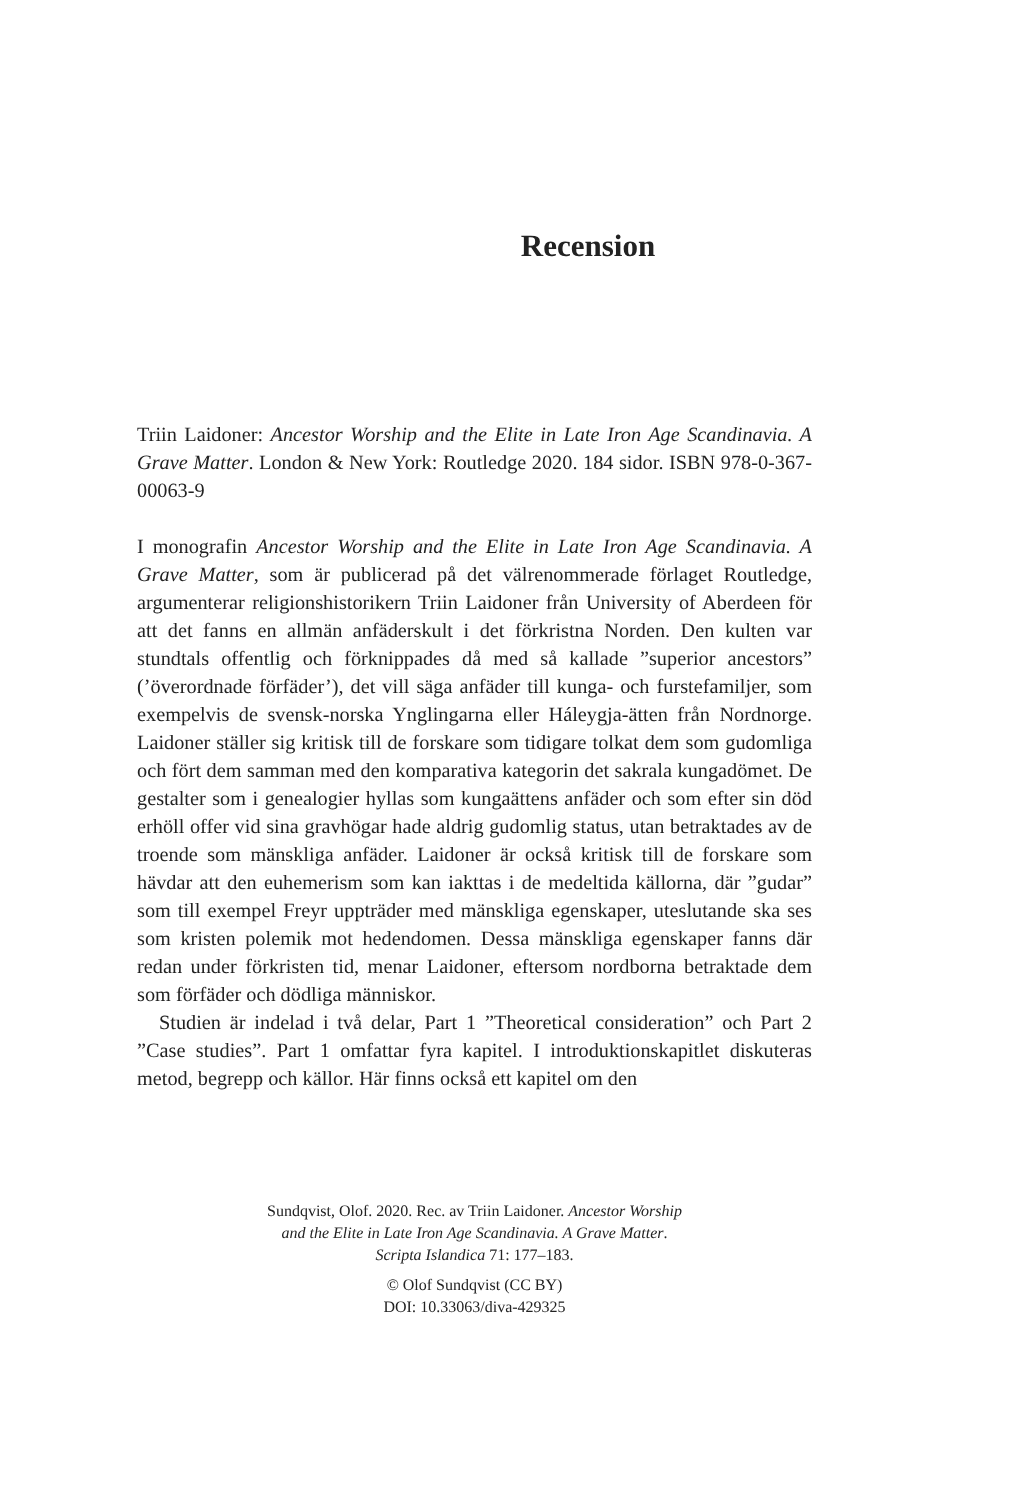Recension
Triin Laidoner: Ancestor Worship and the Elite in Late Iron Age Scandi­navia. A Grave Matter. London & New York: Routledge 2020. 184 sidor. ISBN 978-0-367-00063-9
I monografin Ancestor Worship and the Elite in Late Iron Age Scandi­navia. A Grave Matter, som är publicerad på det välrenommerade för­laget Routledge, argumenterar religionshistorikern Triin Laidoner från University of Aberdeen för att det fanns en allmän anfäderskult i det förkristna Norden. Den kulten var stundtals offentlig och förknippades då med så kallade ”superior ancestors” (’överordnade förfäder’), det vill säga anfäder till kunga- och furstefamiljer, som exempelvis de svensk-norska Ynglingarna eller Háleygja-ätten från Nordnorge. Laidoner ställer sig kritisk till de forskare som tidigare tolkat dem som gudomliga och fört dem samman med den komparativa kategorin det sakrala kungadömet. De gestalter som i genealogier hyllas som kungaättens anfäder och som efter sin död erhöll offer vid sina gravhögar hade aldrig gudomlig status, utan betraktades av de troende som mänskliga anfäder. Laidoner är också kritisk till de forskare som hävdar att den euhemerism som kan iakttas i de medeltida källorna, där ”gudar” som till exempel Freyr uppträder med mänskliga egenskaper, uteslutande ska ses som kristen polemik mot hedendomen. Dessa mänskliga egenskaper fanns där redan under för­kristen tid, menar Laidoner, eftersom nordborna betraktade dem som för­fäder och dödliga människor.
Studien är indelad i två delar, Part 1 ”Theoretical consideration” och Part 2 ”Case studies”. Part 1 omfattar fyra kapitel. I introduktionskapitlet diskuteras metod, begrepp och källor. Här finns också ett kapitel om den
Sundqvist, Olof. 2020. Rec. av Triin Laidoner. Ancestor Worship
and the Elite in Late Iron Age Scandinavia. A Grave Matter.
Scripta Islandica 71: 177–183.
© Olof Sundqvist (CC BY)
DOI: 10.33063/diva-429325